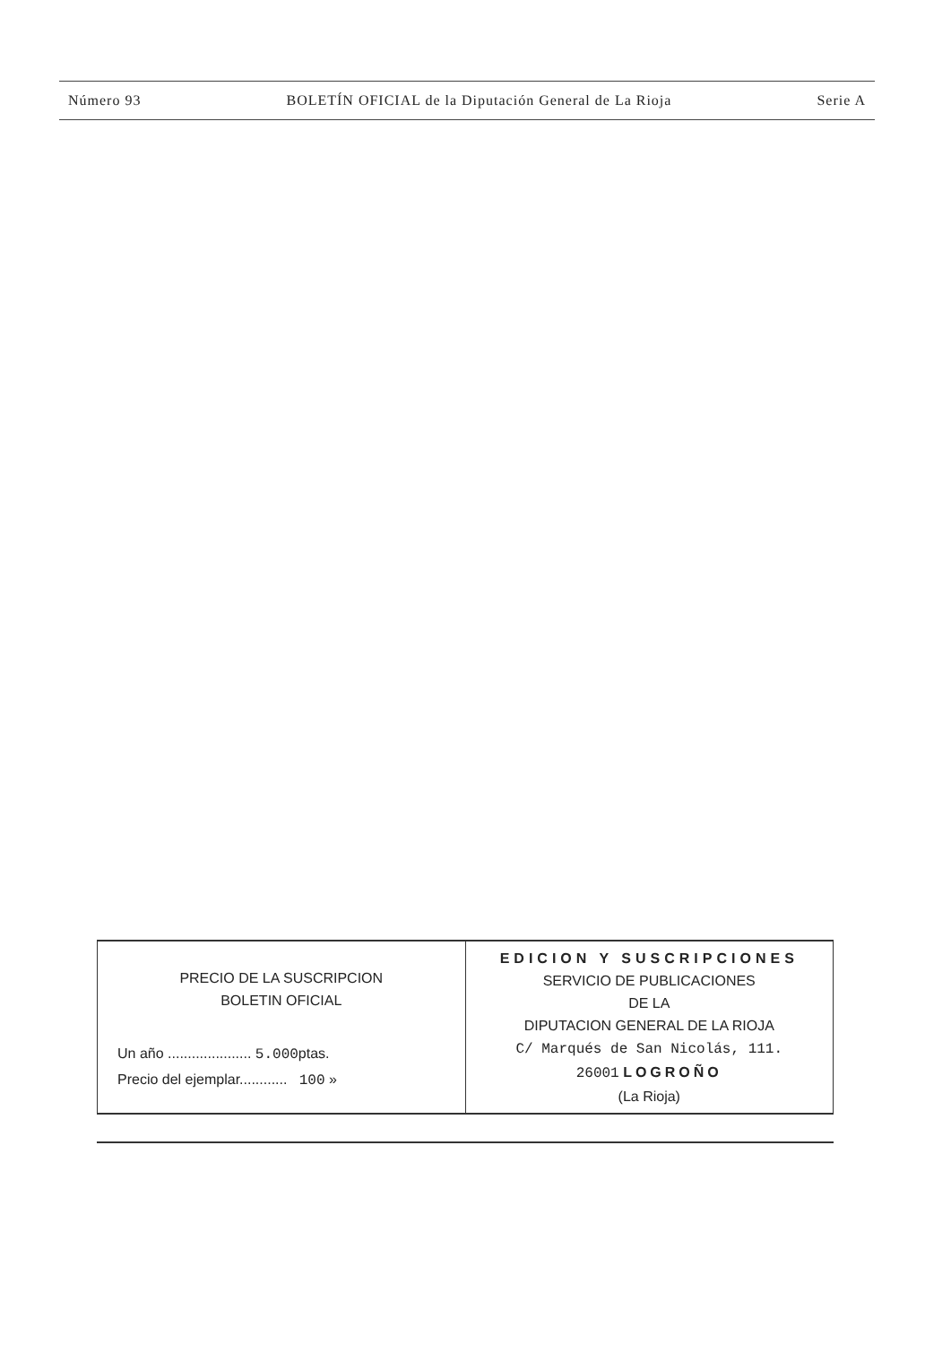Número 93 BOLETÍN OFICIAL de la Diputación General de La Rioja Serie A
| PRECIO DE LA SUSCRIPCION BOLETIN OFICIAL Un año ..................... 5.000 ptas. Precio del ejemplar............ 100 » | EDICION Y SUSCRIPCIONES SERVICIO DE PUBLICACIONES DE LA DIPUTACION GENERAL DE LA RIOJA C/ Marqués de San Nicolás, 111. 26001 LOGROÑO (La Rioja) |